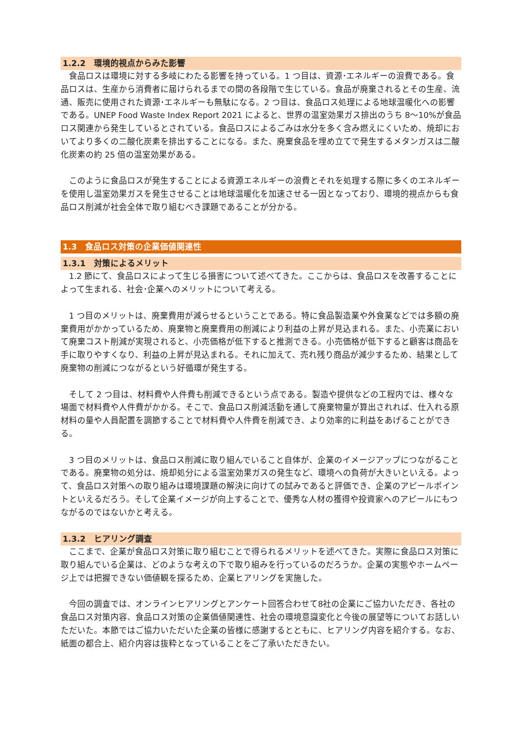1.2.2　環境的視点からみた影響
　食品ロスは環境に対する多岐にわたる影響を持っている。1 つ目は、資源･エネルギーの浪費である。食品ロスは、生産から消費者に届けられるまでの間の各段階で生じている。食品が廃棄されるとその生産、流通、販売に使用された資源･エネルギーも無駄になる。2 つ目は、食品ロス処理による地球温暖化への影響である。UNEP Food Waste Index Report 2021 によると、世界の温室効果ガス排出のうち 8～10%が食品ロス関連から発生しているとされている。食品ロスによるごみは水分を多く含み燃えにくいため、焼却においてより多くの二酸化炭素を排出することになる。また、廃棄食品を埋め立てで発生するメタンガスは二酸化炭素の約 25 倍の温室効果がある。
　このように食品ロスが発生することによる資源エネルギーの浪費とそれを処理する際に多くのエネルギーを使用し温室効果ガスを発生させることは地球温暖化を加速させる一因となっており、環境的視点からも食品ロス削減が社会全体で取り組むべき課題であることが分かる。
1.3　食品ロス対策の企業価値関連性
1.3.1　対策によるメリット
　1.2 節にて、食品ロスによって生じる損害について述べてきた。ここからは、食品ロスを改善することによって生まれる、社会･企業へのメリットについて考える。
　1 つ目のメリットは、廃棄費用が減らせるということである。特に食品製造業や外食業などでは多額の廃棄費用がかかっているため、廃棄物と廃棄費用の削減により利益の上昇が見込まれる。また、小売業において廃棄コスト削減が実現されると、小売価格が低下すると推測できる。小売価格が低下すると顧客は商品を手に取りやすくなり、利益の上昇が見込まれる。それに加えて、売れ残り商品が減少するため、結果として廃棄物の削減につながるという好循環が発生する。
　そして 2 つ目は、材料費や人件費も削減できるという点である。製造や提供などの工程内では、様々な場面で材料費や人件費がかかる。そこで、食品ロス削減活動を通して廃棄物量が算出されれば、仕入れる原材料の量や人員配置を調節することで材料費や人件費を削減でき、より効率的に利益をあげることができる。
　3 つ目のメリットは、食品ロス削減に取り組んでいること自体が、企業のイメージアップにつながることである。廃棄物の処分は、焼却処分による温室効果ガスの発生など、環境への負荷が大きいといえる。よって、食品ロス対策への取り組みは環境課題の解決に向けての試みであると評価でき、企業のアピールポイントといえるだろう。そして企業イメージが向上することで、優秀な人材の獲得や投資家へのアピールにもつながるのではないかと考える。
1.3.2　ヒアリング調査
　ここまで、企業が食品ロス対策に取り組むことで得られるメリットを述べてきた。実際に食品ロス対策に取り組んでいる企業は、どのような考えの下で取り組みを行っているのだろうか。企業の実態やホームページ上では把握できない価値観を探るため、企業ヒアリングを実施した。
　今回の調査では、オンラインヒアリングとアンケート回答合わせて8社の企業にご協力いただき、各社の食品ロス対策内容、食品ロス対策の企業価値関連性、社会の環境意識変化と今後の展望等についてお話しいただいた。本節ではご協力いただいた企業の皆様に感謝するとともに、ヒアリング内容を紹介する。なお、紙面の都合上、紹介内容は抜粋となっていることをご了承いただきたい。